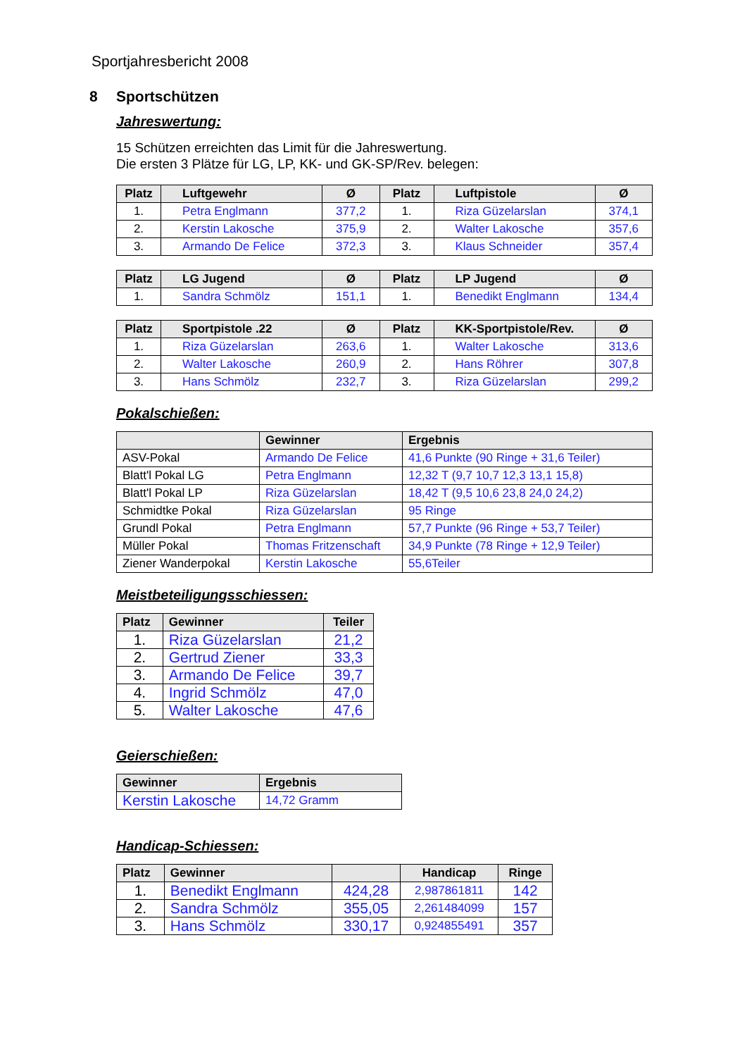Sportjahresbericht 2008
8 Sportschützen
Jahreswertung:
15 Schützen erreichten das Limit für die Jahreswertung.
Die ersten 3 Plätze für LG, LP, KK- und GK-SP/Rev. belegen:
| Platz | Luftgewehr | Ø | Platz | Luftpistole | Ø |
| --- | --- | --- | --- | --- | --- |
| 1. | Petra Englmann | 377,2 | 1. | Riza Güzelarslan | 374,1 |
| 2. | Kerstin Lakosche | 375,9 | 2. | Walter Lakosche | 357,6 |
| 3. | Armando De Felice | 372,3 | 3. | Klaus Schneider | 357,4 |
| Platz | LG Jugend | Ø | Platz | LP Jugend | Ø |
| --- | --- | --- | --- | --- | --- |
| 1. | Sandra Schmölz | 151,1 | 1. | Benedikt Englmann | 134,4 |
| Platz | Sportpistole .22 | Ø | Platz | KK-Sportpistole/Rev. | Ø |
| --- | --- | --- | --- | --- | --- |
| 1. | Riza Güzelarslan | 263,6 | 1. | Walter Lakosche | 313,6 |
| 2. | Walter Lakosche | 260,9 | 2. | Hans Röhrer | 307,8 |
| 3. | Hans Schmölz | 232,7 | 3. | Riza Güzelarslan | 299,2 |
Pokalschießen:
| | Gewinner | Ergebnis |
| --- | --- | --- |
| ASV-Pokal | Armando De Felice | 41,6 Punkte (90 Ringe + 31,6 Teiler) |
| Blatt'l Pokal LG | Petra Englmann | 12,32 T (9,7 10,7 12,3 13,1 15,8) |
| Blatt'l Pokal LP | Riza Güzelarslan | 18,42 T (9,5 10,6 23,8 24,0 24,2) |
| Schmidtke Pokal | Riza Güzelarslan | 95 Ringe |
| Grundl Pokal | Petra Englmann | 57,7 Punkte (96 Ringe + 53,7 Teiler) |
| Müller Pokal | Thomas Fritzenschaft | 34,9 Punkte (78 Ringe + 12,9 Teiler) |
| Ziener Wanderpokal | Kerstin Lakosche | 55,6Teiler |
Meistbeteiligungsschiessen:
| Platz | Gewinner | Teiler |
| --- | --- | --- |
| 1. | Riza Güzelarslan | 21,2 |
| 2. | Gertrud Ziener | 33,3 |
| 3. | Armando De Felice | 39,7 |
| 4. | Ingrid Schmölz | 47,0 |
| 5. | Walter Lakosche | 47,6 |
Geierschießen:
| Gewinner | Ergebnis |
| --- | --- |
| Kerstin Lakosche | 14,72 Gramm |
Handicap-Schiessen:
| Platz | Gewinner | | Handicap | Ringe |
| --- | --- | --- | --- | --- |
| 1. | Benedikt Englmann | 424,28 | 2,987861811 | 142 |
| 2. | Sandra Schmölz | 355,05 | 2,261484099 | 157 |
| 3. | Hans Schmölz | 330,17 | 0,924855491 | 357 |